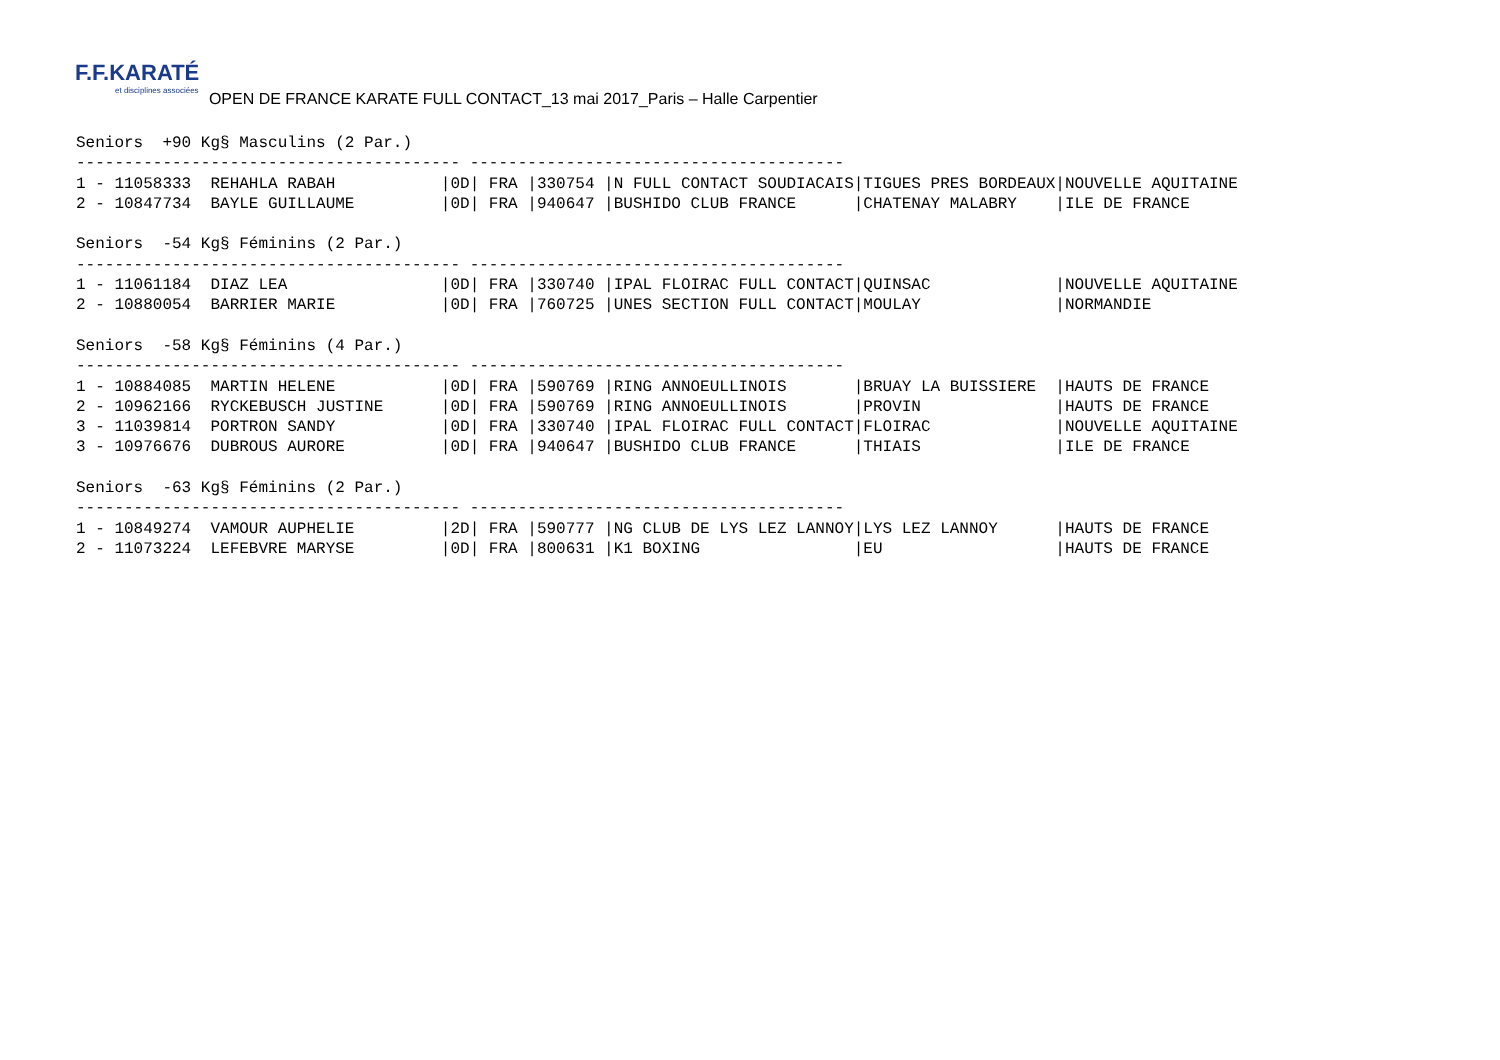F.F.KARATÉ et disciplines associées OPEN DE FRANCE KARATE FULL CONTACT_13 mai 2017_Paris – Halle Carpentier
Seniors  +90 Kg§ Masculins (2 Par.)
---------------------------------------- ---------------------------------------
1 - 11058333  REHAHLA RABAH           |0D| FRA |330754 |N FULL CONTACT SOUDIACAIS|TIGUES PRES BORDEAUX|NOUVELLE AQUITAINE
2 - 10847734  BAYLE GUILLAUME         |0D| FRA |940647 |BUSHIDO CLUB FRANCE      |CHATENAY MALABRY    |ILE DE FRANCE

Seniors  -54 Kg§ Féminins (2 Par.)
---------------------------------------- ---------------------------------------
1 - 11061184  DIAZ LEA                |0D| FRA |330740 |IPAL FLOIRAC FULL CONTACT|QUINSAC             |NOUVELLE AQUITAINE
2 - 10880054  BARRIER MARIE           |0D| FRA |760725 |UNES SECTION FULL CONTACT|MOULAY              |NORMANDIE

Seniors  -58 Kg§ Féminins (4 Par.)
---------------------------------------- ---------------------------------------
1 - 10884085  MARTIN HELENE           |0D| FRA |590769 |RING ANNOEULLINOIS       |BRUAY LA BUISSIERE  |HAUTS DE FRANCE
2 - 10962166  RYCKEBUSCH JUSTINE      |0D| FRA |590769 |RING ANNOEULLINOIS       |PROVIN              |HAUTS DE FRANCE
3 - 11039814  PORTRON SANDY           |0D| FRA |330740 |IPAL FLOIRAC FULL CONTACT|FLOIRAC             |NOUVELLE AQUITAINE
3 - 10976676  DUBROUS AURORE          |0D| FRA |940647 |BUSHIDO CLUB FRANCE      |THIAIS              |ILE DE FRANCE

Seniors  -63 Kg§ Féminins (2 Par.)
---------------------------------------- ---------------------------------------
1 - 10849274  VAMOUR AUPHELIE         |2D| FRA |590777 |NG CLUB DE LYS LEZ LANNOY|LYS LEZ LANNOY      |HAUTS DE FRANCE
2 - 11073224  LEFEBVRE MARYSE         |0D| FRA |800631 |K1 BOXING                |EU                  |HAUTS DE FRANCE